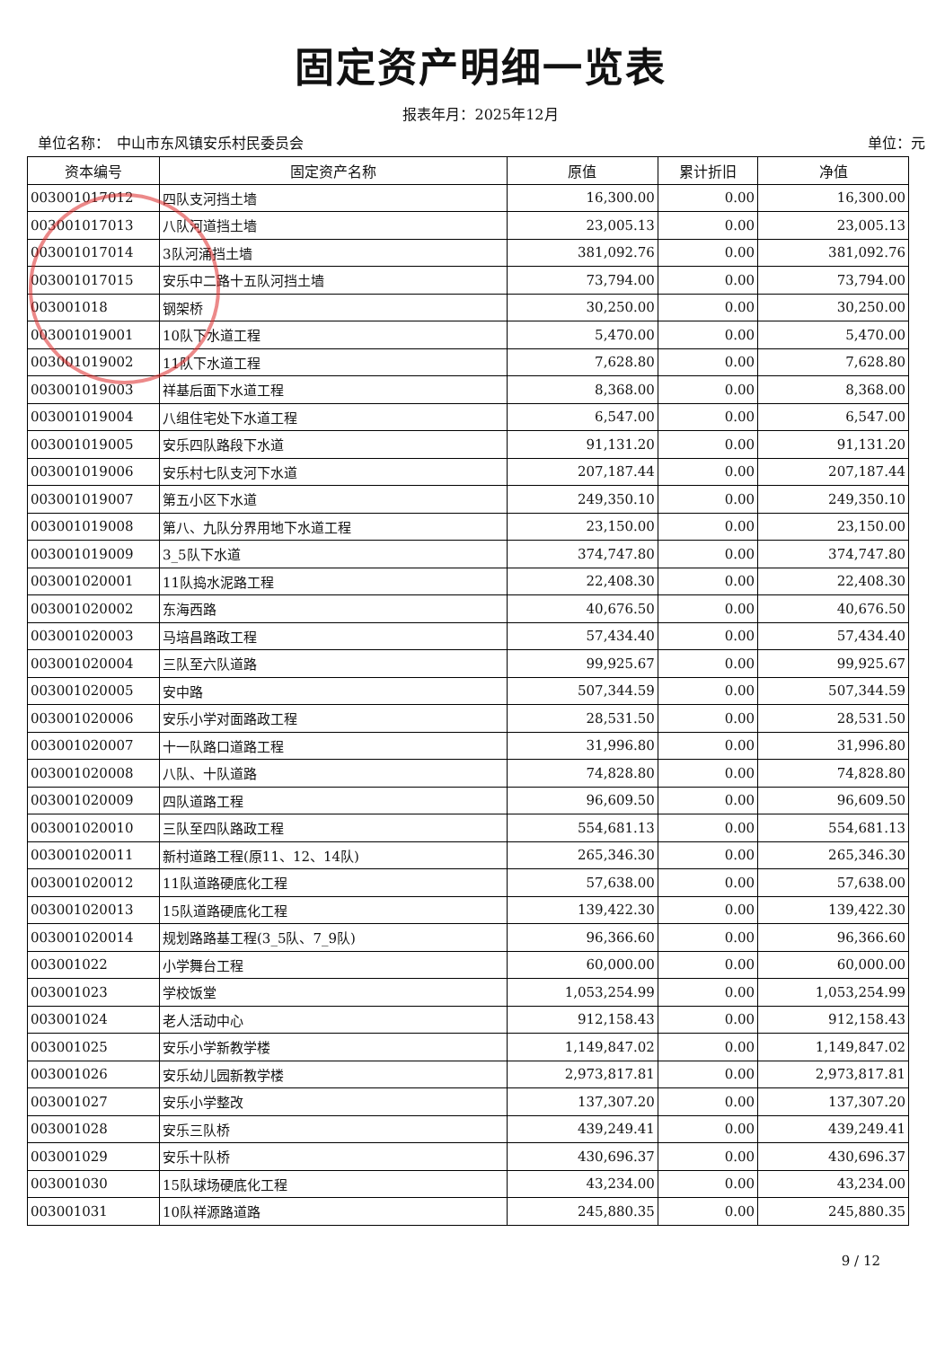固定资产明细一览表
报表年月：2025年12月
单位名称：　中山市东风镇安乐村民委员会 单位：元
| 资本编号 | 固定资产名称 | 原值 | 累计折旧 | 净值 |
| --- | --- | --- | --- | --- |
| 003001017012 | 四队支河挡土墙 | 16,300.00 | 0.00 | 16,300.00 |
| 003001017013 | 八队河道挡土墙 | 23,005.13 | 0.00 | 23,005.13 |
| 003001017014 | 3队河涌挡土墙 | 381,092.76 | 0.00 | 381,092.76 |
| 003001017015 | 安乐中二路十五队河挡土墙 | 73,794.00 | 0.00 | 73,794.00 |
| 003001018 | 钢架桥 | 30,250.00 | 0.00 | 30,250.00 |
| 003001019001 | 10队下水道工程 | 5,470.00 | 0.00 | 5,470.00 |
| 003001019002 | 11队下水道工程 | 7,628.80 | 0.00 | 7,628.80 |
| 003001019003 | 祥基后面下水道工程 | 8,368.00 | 0.00 | 8,368.00 |
| 003001019004 | 八组住宅处下水道工程 | 6,547.00 | 0.00 | 6,547.00 |
| 003001019005 | 安乐四队路段下水道 | 91,131.20 | 0.00 | 91,131.20 |
| 003001019006 | 安乐村七队支河下水道 | 207,187.44 | 0.00 | 207,187.44 |
| 003001019007 | 第五小区下水道 | 249,350.10 | 0.00 | 249,350.10 |
| 003001019008 | 第八、九队分界用地下水道工程 | 23,150.00 | 0.00 | 23,150.00 |
| 003001019009 | 3_5队下水道 | 374,747.80 | 0.00 | 374,747.80 |
| 003001020001 | 11队捣水泥路工程 | 22,408.30 | 0.00 | 22,408.30 |
| 003001020002 | 东海西路 | 40,676.50 | 0.00 | 40,676.50 |
| 003001020003 | 马培昌路政工程 | 57,434.40 | 0.00 | 57,434.40 |
| 003001020004 | 三队至六队道路 | 99,925.67 | 0.00 | 99,925.67 |
| 003001020005 | 安中路 | 507,344.59 | 0.00 | 507,344.59 |
| 003001020006 | 安乐小学对面路政工程 | 28,531.50 | 0.00 | 28,531.50 |
| 003001020007 | 十一队路口道路工程 | 31,996.80 | 0.00 | 31,996.80 |
| 003001020008 | 八队、十队道路 | 74,828.80 | 0.00 | 74,828.80 |
| 003001020009 | 四队道路工程 | 96,609.50 | 0.00 | 96,609.50 |
| 003001020010 | 三队至四队路政工程 | 554,681.13 | 0.00 | 554,681.13 |
| 003001020011 | 新村道路工程(原11、12、14队) | 265,346.30 | 0.00 | 265,346.30 |
| 003001020012 | 11队道路硬底化工程 | 57,638.00 | 0.00 | 57,638.00 |
| 003001020013 | 15队道路硬底化工程 | 139,422.30 | 0.00 | 139,422.30 |
| 003001020014 | 规划路路基工程(3_5队、7_9队) | 96,366.60 | 0.00 | 96,366.60 |
| 003001022 | 小学舞台工程 | 60,000.00 | 0.00 | 60,000.00 |
| 003001023 | 学校饭堂 | 1,053,254.99 | 0.00 | 1,053,254.99 |
| 003001024 | 老人活动中心 | 912,158.43 | 0.00 | 912,158.43 |
| 003001025 | 安乐小学新教学楼 | 1,149,847.02 | 0.00 | 1,149,847.02 |
| 003001026 | 安乐幼儿园新教学楼 | 2,973,817.81 | 0.00 | 2,973,817.81 |
| 003001027 | 安乐小学整改 | 137,307.20 | 0.00 | 137,307.20 |
| 003001028 | 安乐三队桥 | 439,249.41 | 0.00 | 439,249.41 |
| 003001029 | 安乐十队桥 | 430,696.37 | 0.00 | 430,696.37 |
| 003001030 | 15队球场硬底化工程 | 43,234.00 | 0.00 | 43,234.00 |
| 003001031 | 10队祥源路道路 | 245,880.35 | 0.00 | 245,880.35 |
9 / 12